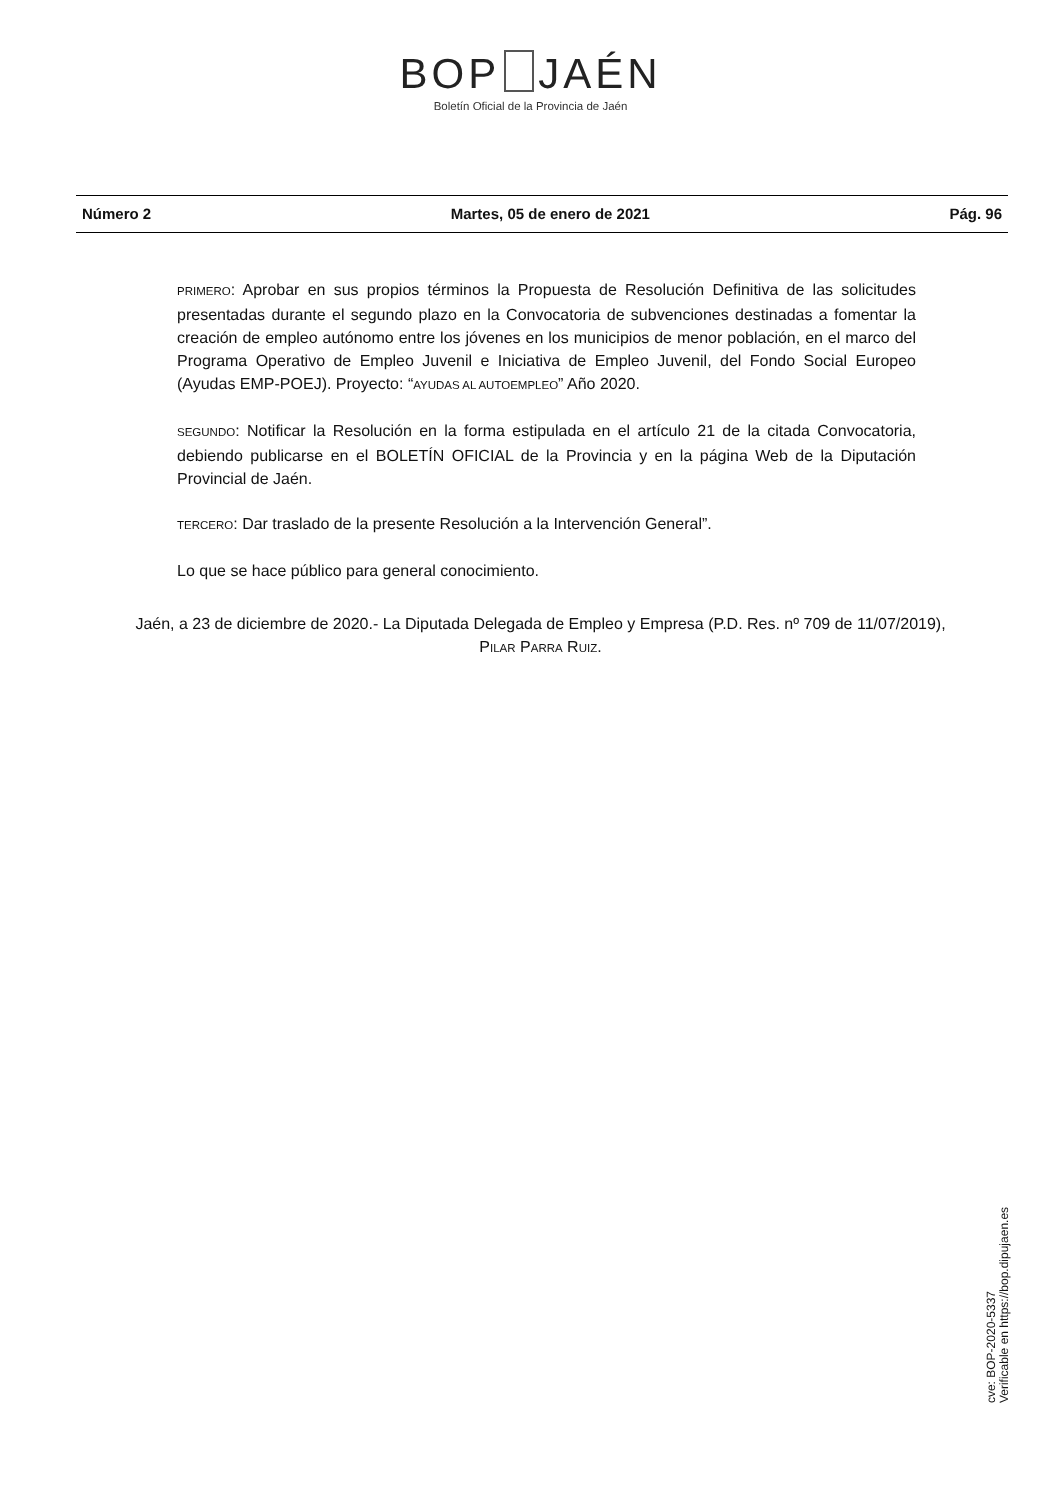BOP JAÉN
Boletín Oficial de la Provincia de Jaén
Número 2 Martes, 05 de enero de 2021 Pág. 96
PRIMERO: Aprobar en sus propios términos la Propuesta de Resolución Definitiva de las solicitudes presentadas durante el segundo plazo en la Convocatoria de subvenciones destinadas a fomentar la creación de empleo autónomo entre los jóvenes en los municipios de menor población, en el marco del Programa Operativo de Empleo Juvenil e Iniciativa de Empleo Juvenil, del Fondo Social Europeo (Ayudas EMP-POEJ). Proyecto: “AYUDAS AL AUTOEMPLEO” Año 2020.
SEGUNDO: Notificar la Resolución en la forma estipulada en el artículo 21 de la citada Convocatoria, debiendo publicarse en el BOLETÍN OFICIAL de la Provincia y en la página Web de la Diputación Provincial de Jaén.
TERCERO: Dar traslado de la presente Resolución a la Intervención General”.
Lo que se hace público para general conocimiento.
Jaén, a 23 de diciembre de 2020.- La Diputada Delegada de Empleo y Empresa (P.D. Res. nº 709 de 11/07/2019), PILAR PARRA RUIZ.
cve: BOP-2020-5337
Verificable en https://bop.dipujaen.es